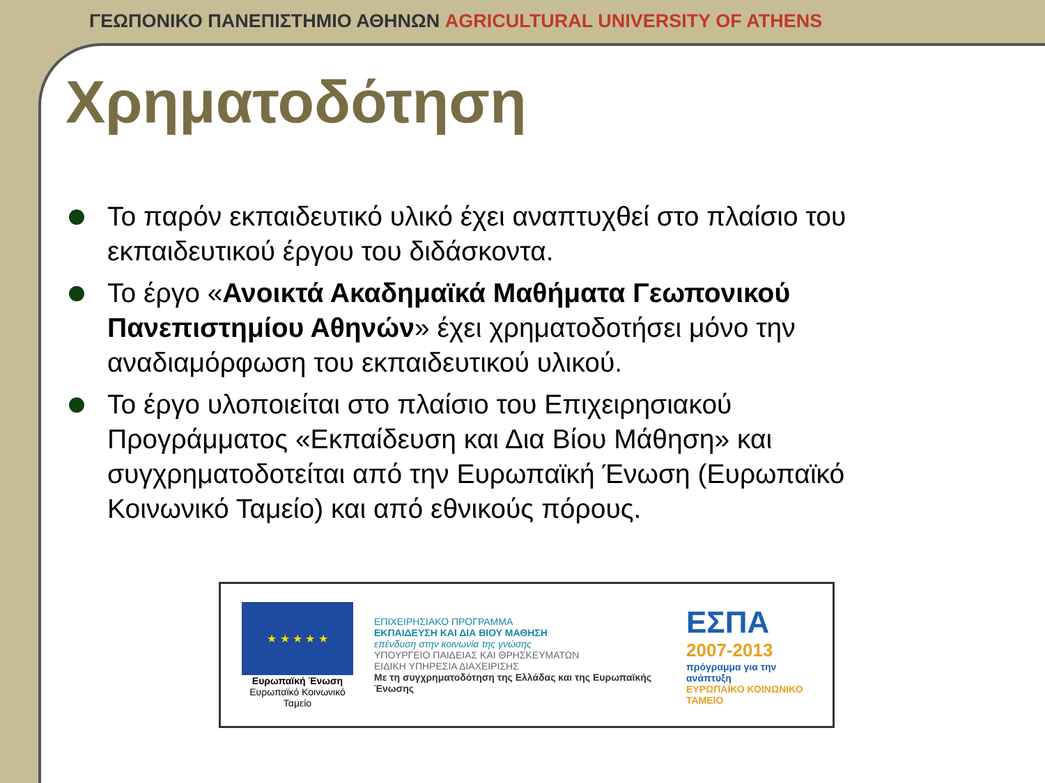ΓΕΩΠΟΝΙΚΟ ΠΑΝΕΠΙΣΤΗΜΙΟ ΑΘΗΝΩΝ AGRICULTURAL UNIVERSITY OF ATHENS
Χρηματοδότηση
Το παρόν εκπαιδευτικό υλικό έχει αναπτυχθεί στο πλαίσιο του εκπαιδευτικού έργου του διδάσκοντα.
Το έργο «Ανοικτά Ακαδημαϊκά Μαθήματα Γεωπονικού Πανεπιστημίου Αθηνών» έχει χρηματοδοτήσει μόνο την αναδιαμόρφωση του εκπαιδευτικού υλικού.
Το έργο υλοποιείται στο πλαίσιο του Επιχειρησιακού Προγράμματος «Εκπαίδευση και Δια Βίου Μάθηση» και συγχρηματοδοτείται από την Ευρωπαϊκή Ένωση (Ευρωπαϊκό Κοινωνικό Ταμείο) και από εθνικούς πόρους.
★ ★ ★ ★ ★
Ευρωπαϊκή Ένωση
Ευρωπαϊκό Κοινωνικό Ταμείο
ΕΠΙΧΕΙΡΗΣΙΑΚΟ ΠΡΟΓΡΑΜΜΑ
ΕΚΠΑΙΔΕΥΣΗ ΚΑΙ ΔΙΑ ΒΙΟΥ ΜΑΘΗΣΗ
επένδυση στην κοινωνία της γνώσης
ΥΠΟΥΡΓΕΙΟ ΠΑΙΔΕΙΑΣ ΚΑΙ ΘΡΗΣΚΕΥΜΑΤΩΝ
ΕΙΔΙΚΗ ΥΠΗΡΕΣΙΑ ΔΙΑΧΕΙΡΙΣΗΣ
Με τη συγχρηματοδότηση της Ελλάδας και της Ευρωπαϊκής Ένωσης
ΕΣΠΑ
2007-2013
πρόγραμμα για την ανάπτυξη
ΕΥΡΩΠΑΪΚΟ ΚΟΙΝΩΝΙΚΟ ΤΑΜΕΙΟ